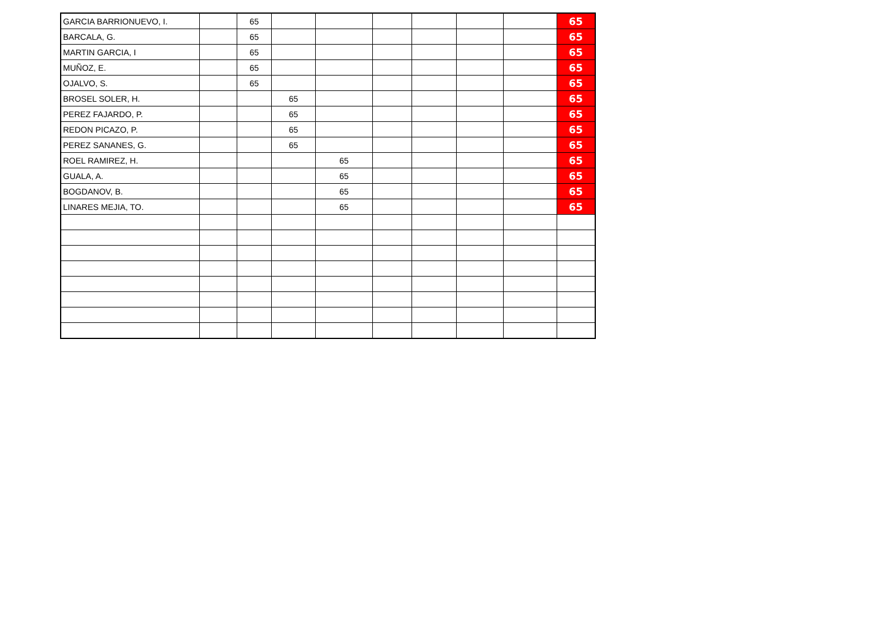| GARCIA BARRIONUEVO, I. | | 65 | | | | | | | 65 |
| BARCALA, G. | | 65 | | | | | | | 65 |
| MARTIN GARCIA, I | | 65 | | | | | | | 65 |
| MUÑOZ, E. | | 65 | | | | | | | 65 |
| OJALVO, S. | | 65 | | | | | | | 65 |
| BROSEL SOLER, H. | | | 65 | | | | | | 65 |
| PEREZ FAJARDO, P. | | | 65 | | | | | | 65 |
| REDON PICAZO, P. | | | 65 | | | | | | 65 |
| PEREZ SANANES, G. | | | 65 | | | | | | 65 |
| ROEL RAMIREZ, H. | | | | 65 | | | | | 65 |
| GUALA, A. | | | | 65 | | | | | 65 |
| BOGDANOV, B. | | | | 65 | | | | | 65 |
| LINARES MEJIA, TO. | | | | 65 | | | | | 65 |